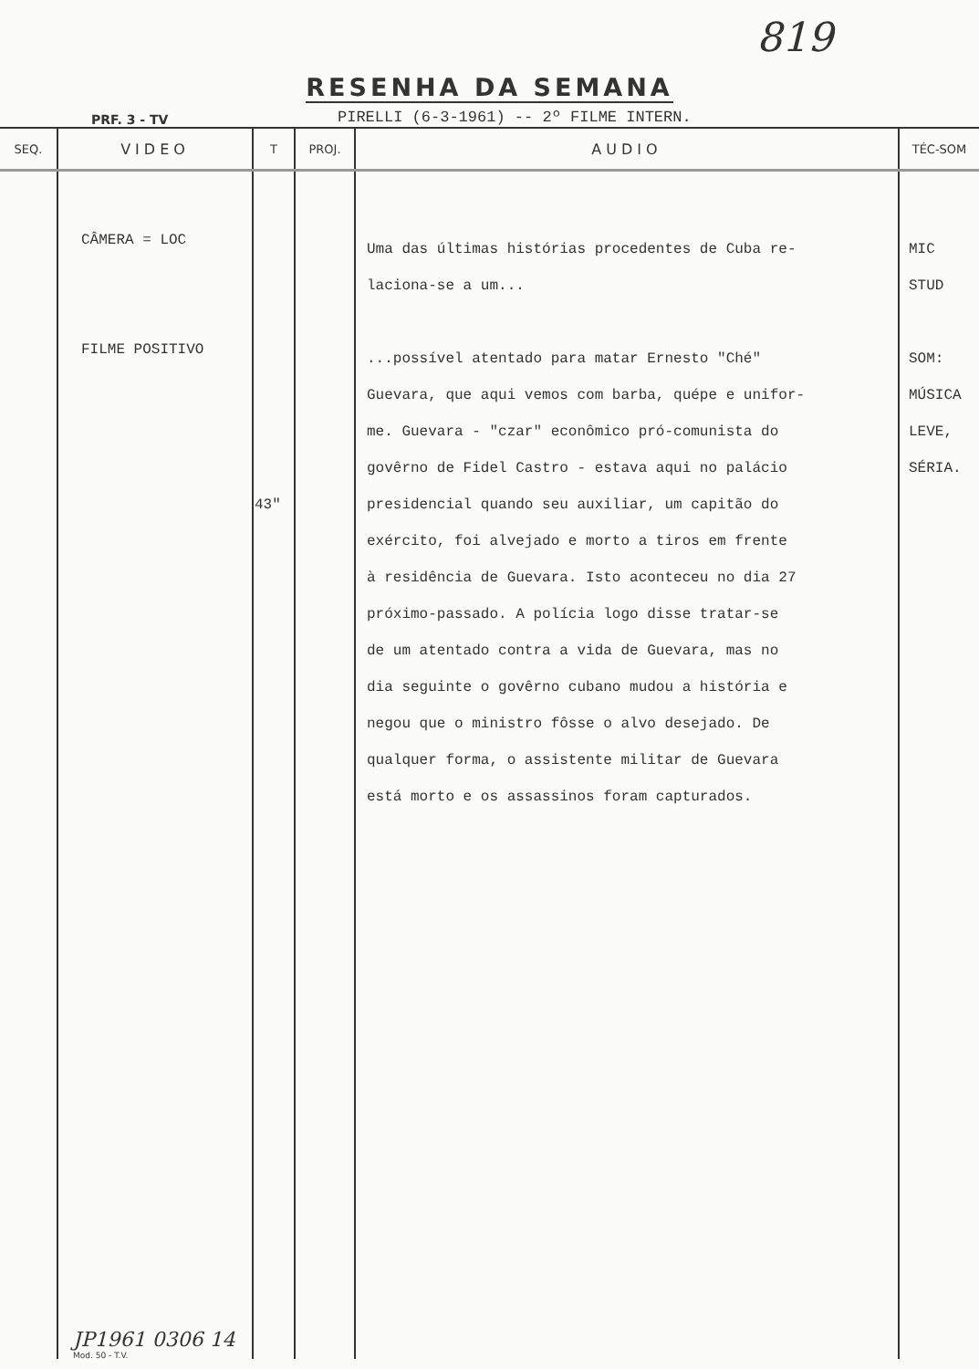819
RESENHA DA SEMANA
PRF. 3 - TV
PIRELLI (6-3-1961) -- 2º FILME INTERN.
| SEQ. | VIDEO | T | PROJ. | AUDIO | TÉC-SOM |
| --- | --- | --- | --- | --- | --- |
| | CÂMERA = LOC FILME POSITIVO | 43" | | Uma das últimas histórias procedentes de Cuba re- laciona-se a um... ...possível atentado para matar Ernesto "Ché" Guevara, que aqui vemos com barba, quépe e unifor- me. Guevara - "czar" econômico pró-comunista do govêrno de Fidel Castro - estava aqui no palácio presidencial quando seu auxiliar, um capitão do exército, foi alvejado e morto a tiros em frente à residência de Guevara. Isto aconteceu no dia 27 próximo-passado. A polícia logo disse tratar-se de um atentado contra a vida de Guevara, mas no dia seguinte o govêrno cubano mudou a história e negou que o ministro fôsse o alvo desejado. De qualquer forma, o assistente militar de Guevara está morto e os assassinos foram capturados. | MIC STUD SOM: MÚSICA LEVE, SÉRIA. |
JP1961 0306 14
Mod. 50 - T.V.